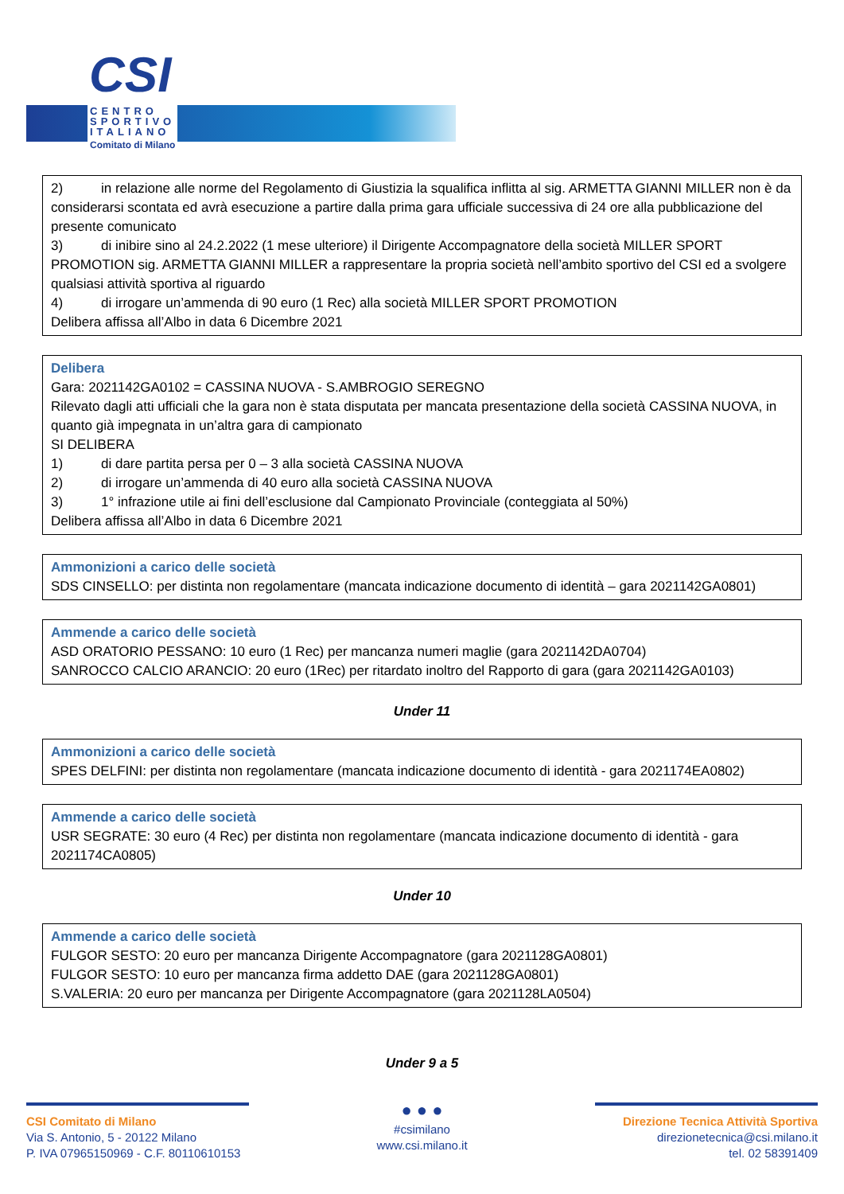CSI
CENTRO
SPORTIVO
ITALIANO
Comitato di Milano
2) in relazione alle norme del Regolamento di Giustizia la squalifica inflitta al sig. ARMETTA GIANNI MILLER non è da considerarsi scontata ed avrà esecuzione a partire dalla prima gara ufficiale successiva di 24 ore alla pubblicazione del presente comunicato
3) di inibire sino al 24.2.2022 (1 mese ulteriore) il Dirigente Accompagnatore della società MILLER SPORT PROMOTION sig. ARMETTA GIANNI MILLER a rappresentare la propria società nell’ambito sportivo del CSI ed a svolgere qualsiasi attività sportiva al riguardo
4) di irrogare un’ammenda di 90 euro (1 Rec) alla società MILLER SPORT PROMOTION
Delibera affissa all’Albo in data 6 Dicembre 2021
Delibera
Gara: 2021142GA0102 = CASSINA NUOVA - S.AMBROGIO SEREGNO
Rilevato dagli atti ufficiali che la gara non è stata disputata per mancata presentazione della società CASSINA NUOVA, in quanto già impegnata in un’altra gara di campionato
SI DELIBERA
1) di dare partita persa per 0 – 3 alla società CASSINA NUOVA
2) di irrogare un’ammenda di 40 euro alla società CASSINA NUOVA
3) 1° infrazione utile ai fini dell’esclusione dal Campionato Provinciale (conteggiata al 50%)
Delibera affissa all’Albo in data 6 Dicembre 2021
Ammonizioni a carico delle società
SDS CINSELLO: per distinta non regolamentare (mancata indicazione documento di identità – gara 2021142GA0801)
Ammende a carico delle società
ASD ORATORIO PESSANO: 10 euro (1 Rec) per mancanza numeri maglie (gara 2021142DA0704)
SANROCCO CALCIO ARANCIO: 20 euro (1Rec) per ritardato inoltro del Rapporto di gara (gara 2021142GA0103)
Under 11
Ammonizioni a carico delle società
SPES DELFINI: per distinta non regolamentare (mancata indicazione documento di identità - gara 2021174EA0802)
Ammende a carico delle società
USR SEGRATE: 30 euro (4 Rec) per distinta non regolamentare (mancata indicazione documento di identità - gara 2021174CA0805)
Under 10
Ammende a carico delle società
FULGOR SESTO: 20 euro per mancanza Dirigente Accompagnatore (gara 2021128GA0801)
FULGOR SESTO: 10 euro per mancanza firma addetto DAE (gara 2021128GA0801)
S.VALERIA: 20 euro per mancanza per Dirigente Accompagnatore (gara 2021128LA0504)
Under 9 a 5
CSI Comitato di Milano
Via S. Antonio, 5 - 20122 Milano
P. IVA 07965150969 - C.F. 80110610153
● ● ●
#csimilano
www.csi.milano.it
Direzione Tecnica Attività Sportiva
direzionetecnica@csi.milano.it
tel. 02 58391409